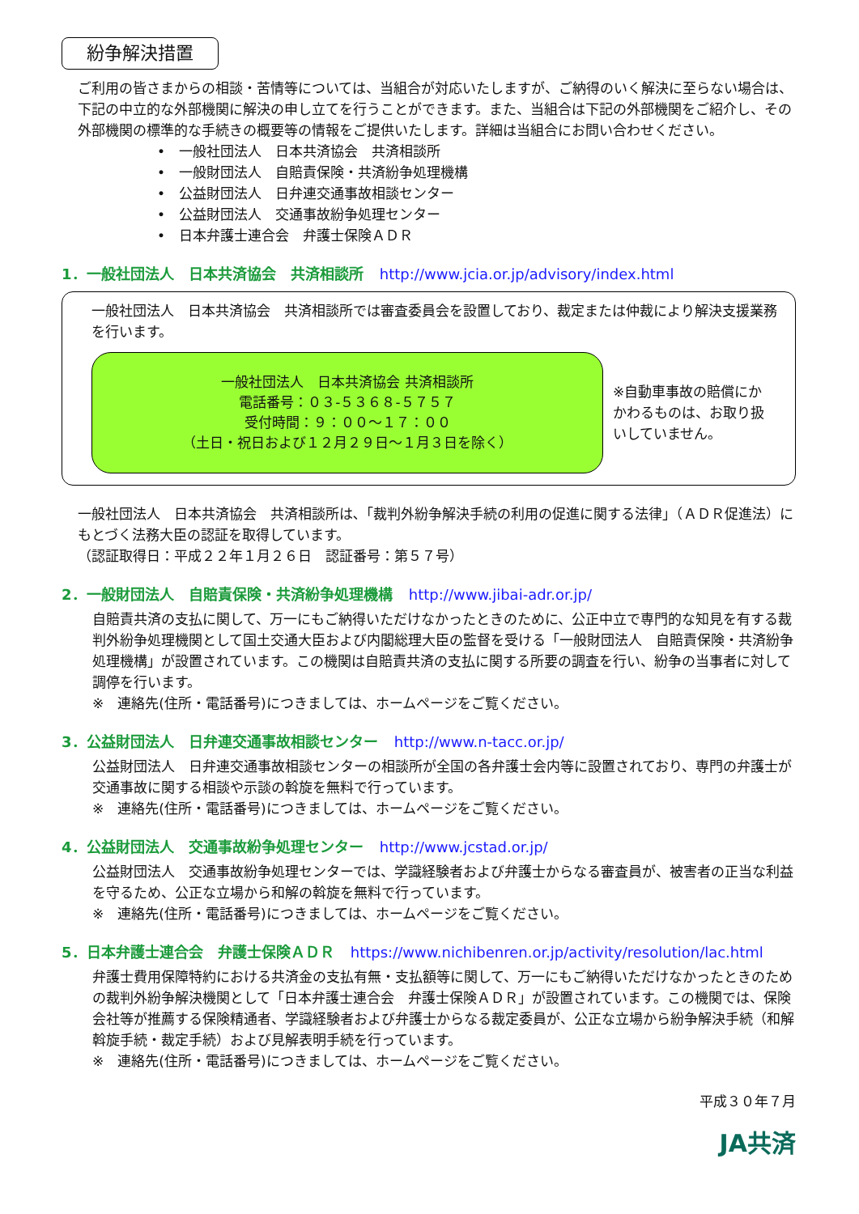紛争解決措置
ご利用の皆さまからの相談・苦情等については、当組合が対応いたしますが、ご納得のいく解決に至らない場合は、下記の中立的な外部機関に解決の申し立てを行うことができます。また、当組合は下記の外部機関をご紹介し、その外部機関の標準的な手続きの概要等の情報をご提供いたします。詳細は当組合にお問い合わせください。
•　一般社団法人　日本共済協会　共済相談所
•　一般財団法人　自賠責保険・共済紛争処理機構
•　公益財団法人　日弁連交通事故相談センター
•　公益財団法人　交通事故紛争処理センター
•　日本弁護士連合会　弁護士保険ＡＤＲ
1．一般社団法人　日本共済協会　共済相談所 http://www.jcia.or.jp/advisory/index.html
一般社団法人　日本共済協会　共済相談所では審査委員会を設置しており、裁定または仲裁により解決支援業務を行います。
一般社団法人　日本共済協会 共済相談所
電話番号：０３-５３６８-５７５７
受付時間：９：００～１７：００
（土日・祝日および１２月２９日～１月３日を除く）
※自動車事故の賠償にかかわるものは、お取り扱いしていません。
一般社団法人　日本共済協会　共済相談所は､「裁判外紛争解決手続の利用の促進に関する法律」（ＡＤＲ促進法）にもとづく法務大臣の認証を取得しています。
（認証取得日：平成２２年１月２６日　認証番号：第５７号）
2．一般財団法人　自賠責保険・共済紛争処理機構 http://www.jibai-adr.or.jp/
自賠責共済の支払に関して、万一にもご納得いただけなかったときのために、公正中立で専門的な知見を有する裁判外紛争処理機関として国土交通大臣および内閣総理大臣の監督を受ける「一般財団法人　自賠責保険・共済紛争処理機構」が設置されています。この機関は自賠責共済の支払に関する所要の調査を行い、紛争の当事者に対して調停を行います。
※　連絡先(住所・電話番号)につきましては、ホームページをご覧ください。
3．公益財団法人　日弁連交通事故相談センター http://www.n-tacc.or.jp/
公益財団法人　日弁連交通事故相談センターの相談所が全国の各弁護士会内等に設置されており、専門の弁護士が交通事故に関する相談や示談の斡旋を無料で行っています。
※　連絡先(住所・電話番号)につきましては、ホームページをご覧ください。
4．公益財団法人　交通事故紛争処理センター http://www.jcstad.or.jp/
公益財団法人　交通事故紛争処理センターでは、学識経験者および弁護士からなる審査員が、被害者の正当な利益を守るため、公正な立場から和解の斡旋を無料で行っています。
※　連絡先(住所・電話番号)につきましては、ホームページをご覧ください。
5．日本弁護士連合会　弁護士保険ＡＤＲ https://www.nichibenren.or.jp/activity/resolution/lac.html
弁護士費用保障特約における共済金の支払有無・支払額等に関して、万一にもご納得いただけなかったときのための裁判外紛争解決機関として「日本弁護士連合会　弁護士保険ＡＤＲ」が設置されています。この機関では、保険会社等が推薦する保険精通者、学識経験者および弁護士からなる裁定委員が、公正な立場から紛争解決手続（和解斡旋手続・裁定手続）および見解表明手続を行っています。
※　連絡先(住所・電話番号)につきましては、ホームページをご覧ください。
平成３０年７月
JA共済